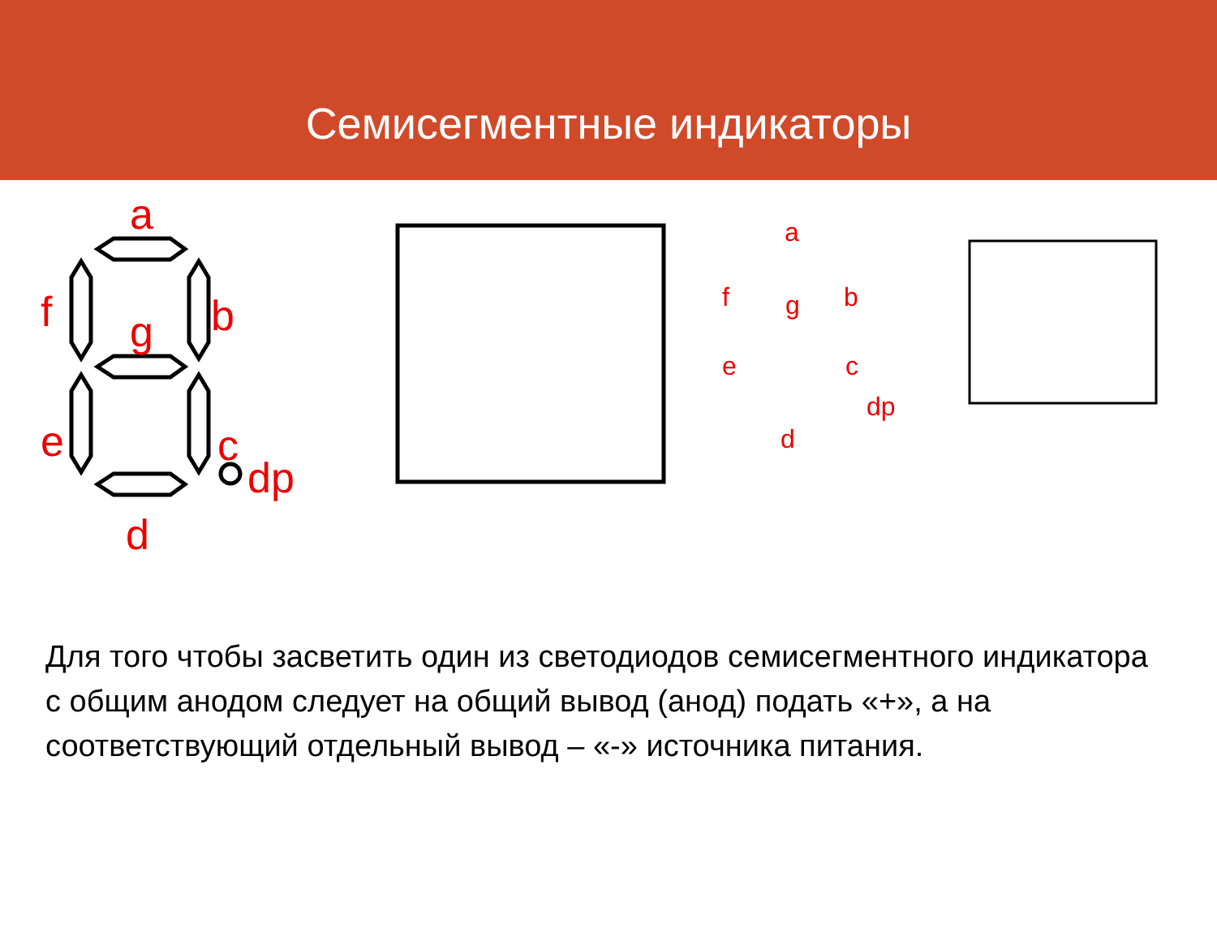Семисегментные индикаторы
a
f
b
g
e
c
dp
d
a
f
b
g
e
c
dp
d
Для того чтобы засветить один из светодиодов семисегментного индикатора с общим анодом следует на общий вывод (анод) подать «+», а на соответствующий отдельный вывод – «-» источника питания.